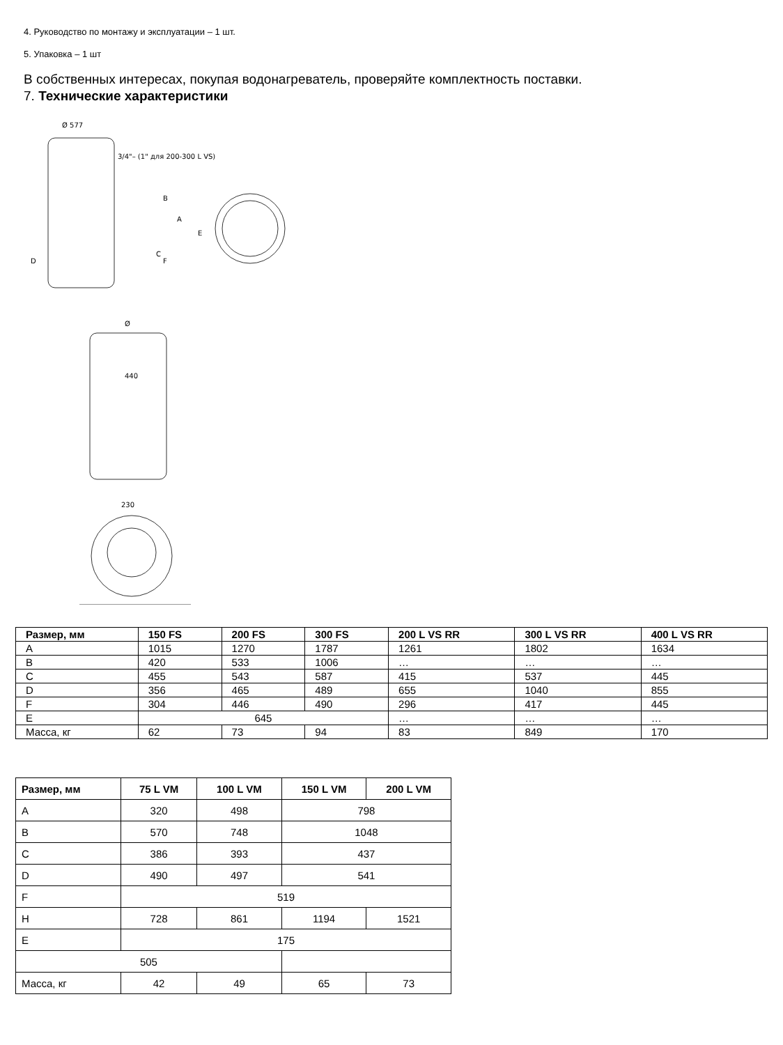4. Руководство по монтажу и эксплуатации – 1 шт.
5. Упаковка – 1 шт
В собственных интересах, покупая водонагреватель, проверяйте комплектность поставки.
7. Технические характеристики
Ø 577
3/4"– (1" для 200-300 L VS)
A
B
C
D
E
F
Ø
440
230
| Размер, мм | 150 FS | 200 FS | 300 FS | 200 L VS RR | 300 L VS RR | 400 L VS RR |
| --- | --- | --- | --- | --- | --- | --- |
| A | 1015 | 1270 | 1787 | 1261 | 1802 | 1634 |
| B | 420 | 533 | 1006 | … | … | … |
| C | 455 | 543 | 587 | 415 | 537 | 445 |
| D | 356 | 465 | 489 | 655 | 1040 | 855 |
| F | 304 | 446 | 490 | 296 | 417 | 445 |
| E | 645 | | | … | … | … |
| Масса, кг | 62 | 73 | 94 | 83 | 849 | 170 |
| Размер, мм | 75 L VM | 100 L VM | 150 L VM | 200 L VM |
| --- | --- | --- | --- | --- |
| A | 320 | 498 | 798 | |
| B | 570 | 748 | 1048 | |
| C | 386 | 393 | 437 | |
| D | 490 | 497 | 541 | |
| F | 519 | | | |
| H | 728 | 861 | 1194 | 1521 |
| E | 175 | | | |
| 505 | | | | |
| Масса, кг | 42 | 49 | 65 | 73 |